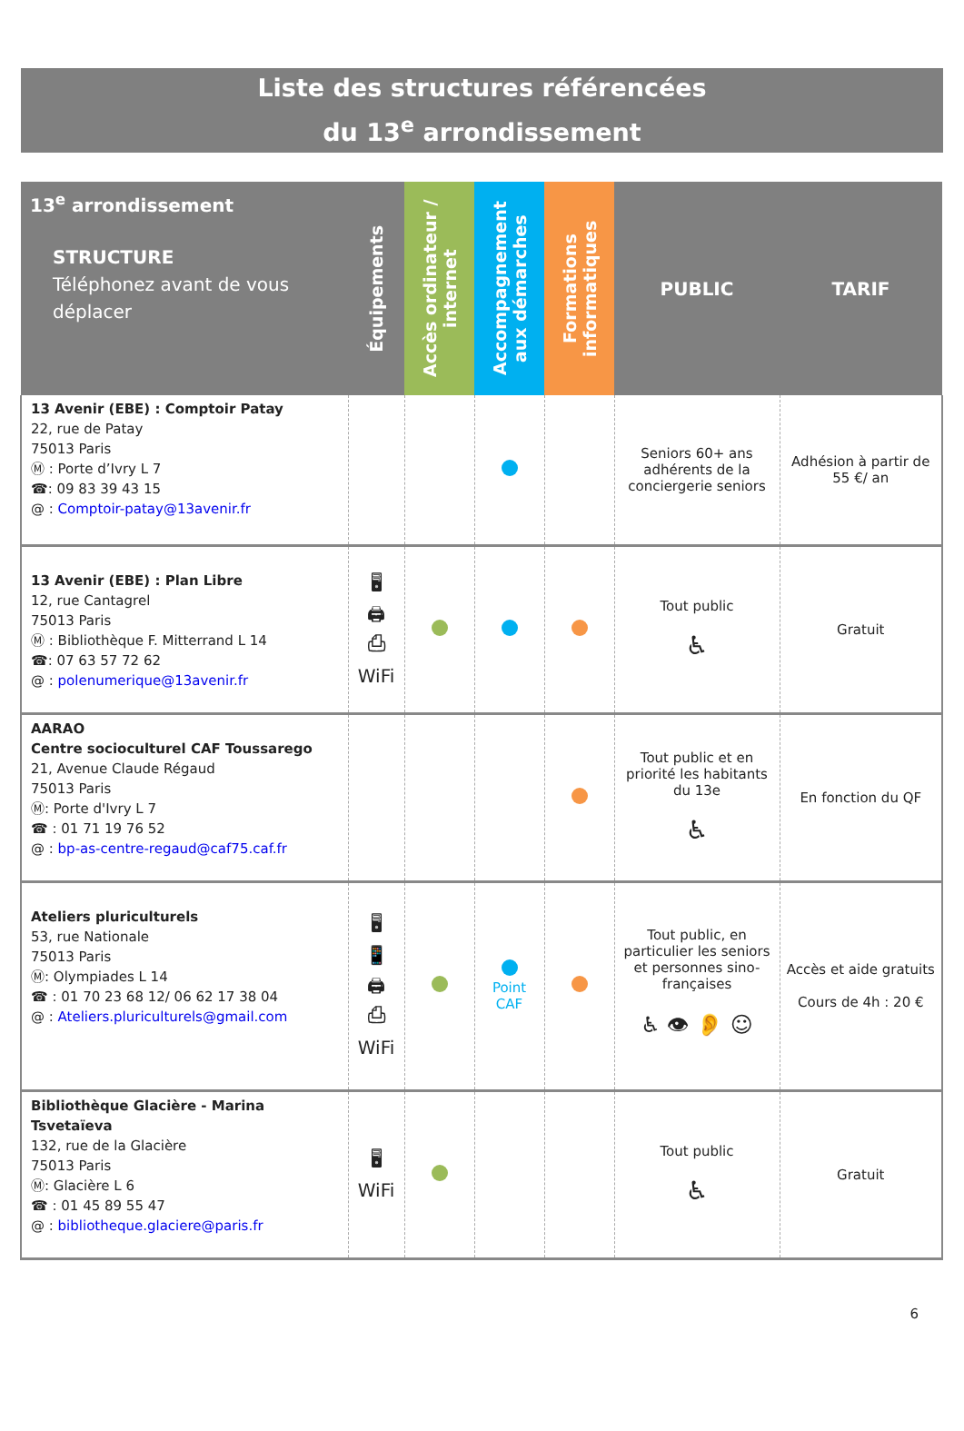Liste des structures référencées
du 13<sup>e</sup> arrondissement
| 13<sup>e</sup> arrondissement STRUCTURE Téléphonez avant de vous déplacer | Équipements | Accès ordinateur / internet | Accompagnement aux démarches | Formations informatiques | PUBLIC | TARIF |
| --- | --- | --- | --- | --- | --- | --- |
| 13 Avenir (EBE) : Comptoir Patay 22, rue de Patay 75013 Paris Ⓜ : Porte d’Ivry L 7 ☎: 09 83 39 43 15 @ : Comptoir-patay@13avenir.fr | | | | | Seniors 60+ ans adhérents de la conciergerie seniors | Adhésion à partir de 55 €/ an |
| 13 Avenir (EBE) : Plan Libre 12, rue Cantagrel 75013 Paris Ⓜ : Bibliothèque F. Mitterrand L 14 ☎: 07 63 57 72 62 @ : polenumerique@13avenir.fr | 🖥 🖨 ⎙ WiFi | | | | Tout public ♿ | Gratuit |
| AARAO Centre socioculturel CAF Toussarego 21, Avenue Claude Régaud 75013 Paris Ⓜ: Porte d'Ivry L 7 ☎ : 01 71 19 76 52 @ : bp-as-centre-regaud@caf75.caf.fr | | | | | Tout public et en priorité les habitants du 13e ♿ | En fonction du QF |
| Ateliers pluriculturels 53, rue Nationale 75013 Paris Ⓜ: Olympiades L 14 ☎ : 01 70 23 68 12/ 06 62 17 38 04 @ : Ateliers.pluriculturels@gmail.com | 🖥 📱 🖨 ⎙ WiFi | | Point CAF | | Tout public, en particulier les seniors et personnes sino-françaises ♿ 👁 👂 ☺ | Accès et aide gratuits Cours de 4h : 20 € |
| Bibliothèque Glacière - Marina Tsvetaïeva 132, rue de la Glacière 75013 Paris Ⓜ: Glacière L 6 ☎ : 01 45 89 55 47 @ : bibliotheque.glaciere@paris.fr | 🖥 WiFi | | | | Tout public ♿ | Gratuit |
6